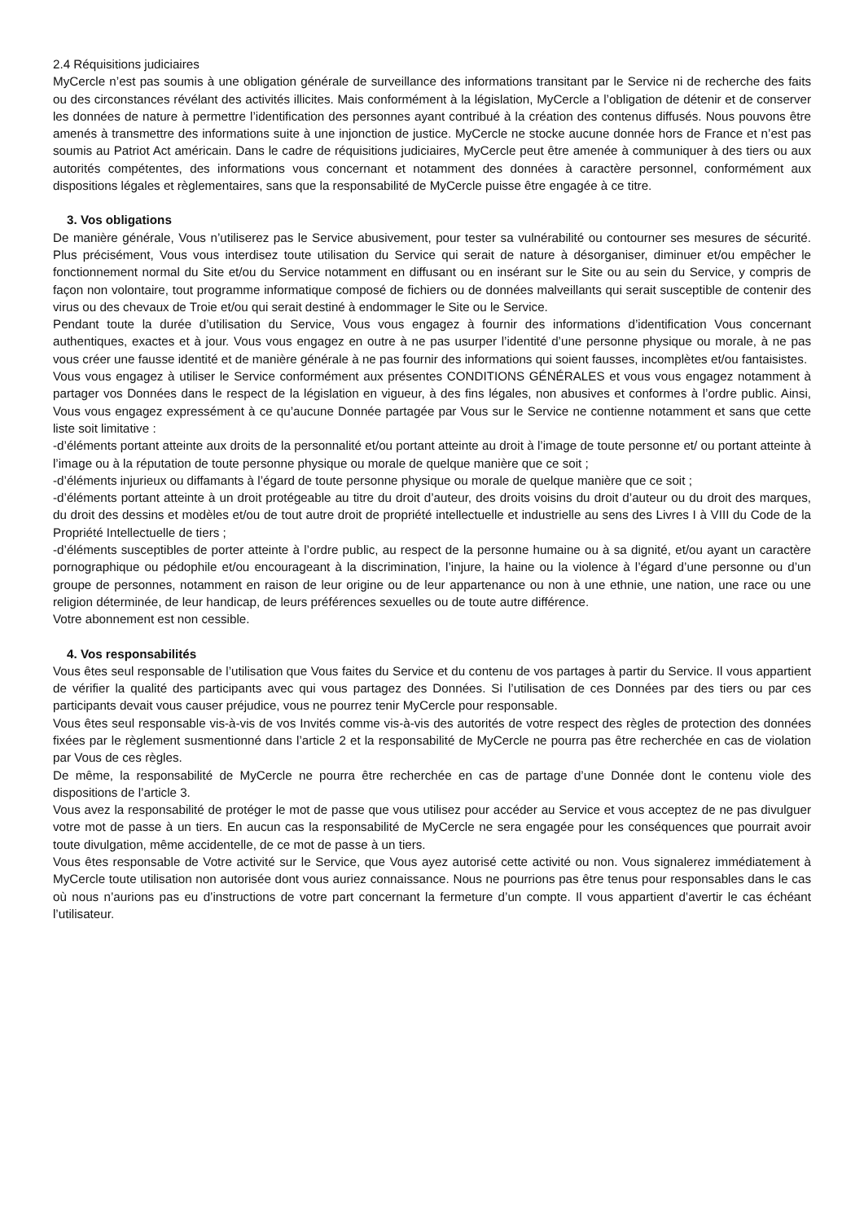2.4 Réquisitions judiciaires
MyCercle n’est pas soumis à une obligation générale de surveillance des informations transitant par le Service ni de recherche des faits ou des circonstances révélant des activités illicites. Mais conformément à la législation, MyCercle a l’obligation de détenir et de conserver les données de nature à permettre l’identification des personnes ayant contribué à la création des contenus diffusés. Nous pouvons être amenés à transmettre des informations suite à une injonction de justice. MyCercle ne stocke aucune donnée hors de France et n’est pas soumis au Patriot Act américain. Dans le cadre de réquisitions judiciaires, MyCercle peut être amenée à communiquer à des tiers ou aux autorités compétentes, des informations vous concernant et notamment des données à caractère personnel, conformément aux dispositions légales et règlementaires, sans que la responsabilité de MyCercle puisse être engagée à ce titre.
3. Vos obligations
De manière générale, Vous n’utiliserez pas le Service abusivement, pour tester sa vulnérabilité ou contourner ses mesures de sécurité. Plus précisément, Vous vous interdisez toute utilisation du Service qui serait de nature à désorganiser, diminuer et/ou empêcher le fonctionnement normal du Site et/ou du Service notamment en diffusant ou en insérant sur le Site ou au sein du Service, y compris de façon non volontaire, tout programme informatique composé de fichiers ou de données malveillants qui serait susceptible de contenir des virus ou des chevaux de Troie et/ou qui serait destiné à endommager le Site ou le Service.
Pendant toute la durée d’utilisation du Service, Vous vous engagez à fournir des informations d’identification Vous concernant authentiques, exactes et à jour. Vous vous engagez en outre à ne pas usurper l’identité d’une personne physique ou morale, à ne pas vous créer une fausse identité et de manière générale à ne pas fournir des informations qui soient fausses, incomplètes et/ou fantaisistes.
Vous vous engagez à utiliser le Service conformément aux présentes CONDITIONS GÉNÉRALES et vous vous engagez notamment à partager vos Données dans le respect de la législation en vigueur, à des fins légales, non abusives et conformes à l’ordre public. Ainsi, Vous vous engagez expressément à ce qu’aucune Donnée partagée par Vous sur le Service ne contienne notamment et sans que cette liste soit limitative :
-d’éléments portant atteinte aux droits de la personnalité et/ou portant atteinte au droit à l’image de toute personne et/ ou portant atteinte à l’image ou à la réputation de toute personne physique ou morale de quelque manière que ce soit ;
-d’éléments injurieux ou diffamants à l’égard de toute personne physique ou morale de quelque manière que ce soit ;
-d’éléments portant atteinte à un droit protégeable au titre du droit d’auteur, des droits voisins du droit d’auteur ou du droit des marques, du droit des dessins et modèles et/ou de tout autre droit de propriété intellectuelle et industrielle au sens des Livres I à VIII du Code de la Propriété Intellectuelle de tiers ;
-d’éléments susceptibles de porter atteinte à l’ordre public, au respect de la personne humaine ou à sa dignité, et/ou ayant un caractère pornographique ou pédophile et/ou encourageant à la discrimination, l’injure, la haine ou la violence à l’égard d’une personne ou d’un groupe de personnes, notamment en raison de leur origine ou de leur appartenance ou non à une ethnie, une nation, une race ou une religion déterminée, de leur handicap, de leurs préférences sexuelles ou de toute autre différence.
Votre abonnement est non cessible.
4. Vos responsabilités
Vous êtes seul responsable de l’utilisation que Vous faites du Service et du contenu de vos partages à partir du Service. Il vous appartient de vérifier la qualité des participants avec qui vous partagez des Données. Si l’utilisation de ces Données par des tiers ou par ces participants devait vous causer préjudice, vous ne pourrez tenir MyCercle pour responsable.
Vous êtes seul responsable vis-à-vis de vos Invités comme vis-à-vis des autorités de votre respect des règles de protection des données fixées par le règlement susmentionné dans l’article 2 et la responsabilité de MyCercle ne pourra pas être recherchée en cas de violation par Vous de ces règles.
De même, la responsabilité de MyCercle ne pourra être recherchée en cas de partage d’une Donnée dont le contenu viole des dispositions de l’article 3.
Vous avez la responsabilité de protéger le mot de passe que vous utilisez pour accéder au Service et vous acceptez de ne pas divulguer votre mot de passe à un tiers. En aucun cas la responsabilité de MyCercle ne sera engagée pour les conséquences que pourrait avoir toute divulgation, même accidentelle, de ce mot de passe à un tiers.
Vous êtes responsable de Votre activité sur le Service, que Vous ayez autorisé cette activité ou non. Vous signalerez immédiatement à MyCercle toute utilisation non autorisée dont vous auriez connaissance. Nous ne pourrions pas être tenus pour responsables dans le cas où nous n’aurions pas eu d’instructions de votre part concernant la fermeture d’un compte. Il vous appartient d’avertir le cas échéant l’utilisateur.